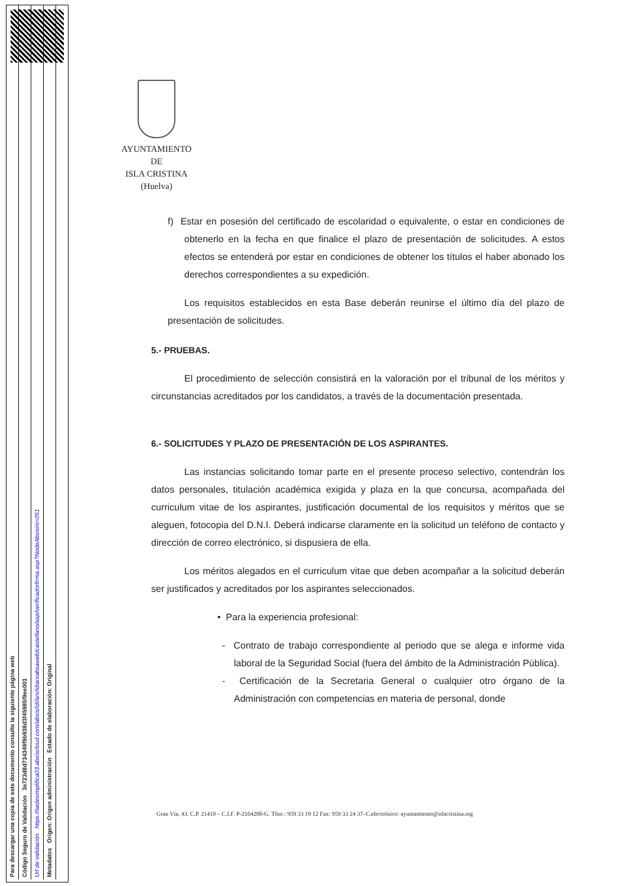Para descargar una copia de este documento consulte la siguiente página web
Código Seguro de Validación 3e723d8d734349f9b938d3f45985f9ee001
Url de validación https://sedesimplifica03.absiscloud.com/absis/idi/arx/idiarxabsaweb/castellano/asp/verificadorfirma.asp?NodeAbsisini=051
Metadatos Origen: Origen administración Estado de elaboración: Original
AYUNTAMIENTO
DE
ISLA CRISTINA
(Huelva)
f) Estar en posesión del certificado de escolaridad o equivalente, o estar en condiciones de obtenerlo en la fecha en que finalice el plazo de presentación de solicitudes. A estos efectos se entenderá por estar en condiciones de obtener los títulos el haber abonado los derechos correspondientes a su expedición.
Los requisitos establecidos en esta Base deberán reunirse el último día del plazo de presentación de solicitudes.
5.- PRUEBAS.
El procedimiento de selección consistirá en la valoración por el tribunal de los méritos y circunstancias acreditados por los candidatos, a través de la documentación presentada.
6.- SOLICITUDES Y PLAZO DE PRESENTACIÓN DE LOS ASPIRANTES.
Las instancias solicitando tomar parte en el presente proceso selectivo, contendrán los datos personales, titulación académica exigida y plaza en la que concursa, acompañada del curriculum vitae de los aspirantes, justificación documental de los requisitos y méritos que se aleguen, fotocopia del D.N.I. Deberá indicarse claramente en la solicitud un teléfono de contacto y dirección de correo electrónico, si dispusiera de ella.
Los méritos alegados en el curriculum vitae que deben acompañar a la solicitud deberán ser justificados y acreditados por los aspirantes seleccionados.
• Para la experiencia profesional:
- Contrato de trabajo correspondiente al periodo que se alega e informe vida laboral de la Seguridad Social (fuera del ámbito de la Administración Pública).
- Certificación de la Secretaria General o cualquier otro órgano de la Administración con competencias en materia de personal, donde
Gran Vía, 43. C.P. 21410 – C.I.F. P-2104200-G. Tfno.: 959 33 19 12 Fax: 959 33 24 37–C.electrónico: ayuntamiento@islacristina.org